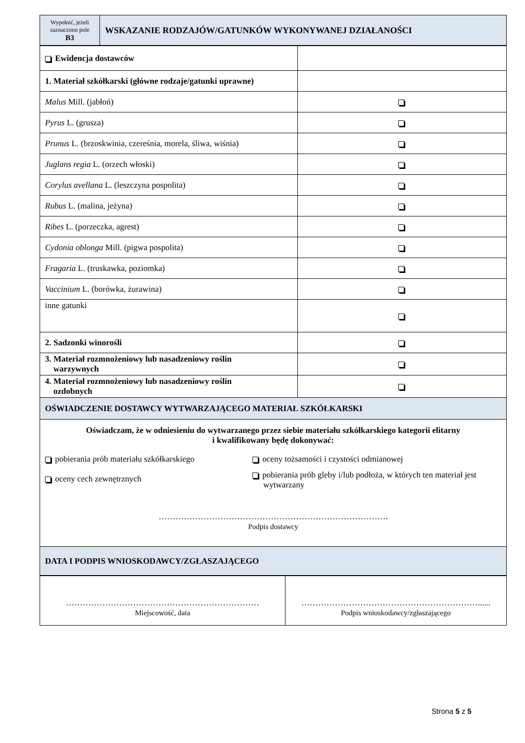| Wypełnić, jeżeli zaznaczono pole B3 | WSKAZANIE RODZAJÓW/GATUNKÓW WYKONYWANEJ DZIAŁANOŚCI |
| Ewidencja dostawców | |
| 1. Materiał szkółkarski (główne rodzaje/gatunki uprawne) | |
| Malus Mill. (jabłoń) | |
| Pyrus L. (grusza) | |
| Prunus L. (brzoskwinia, czereśnia, morela, śliwa, wiśnia) | |
| Juglans regia L. (orzech włoski) | |
| Corylus avellana L. (leszczyna pospolita) | |
| Rubus L. (malina, jeżyna) | |
| Ribes L. (porzeczka, agrest) | |
| Cydonia oblonga Mill. (pigwa pospolita) | |
| Fragaria L. (truskawka, poziomka) | |
| Vaccinium L. (borówka, żurawina) | |
| inne gatunki | |
| 2. Sadzonki winorośli | |
| 3. Materiał rozmnożeniowy lub nasadzeniowy roślin warzywnych | |
| 4. Materiał rozmnożeniowy lub nasadzeniowy roślin ozdobnych | |
| OŚWIADCZENIE DOSTAWCY WYTWARZAJĄCEGO MATERIAŁ SZKÓŁKARSKI | |
| Oświadczam, że w odniesieniu do wytwarzanego przez siebie materiału szkółkarskiego kategorii elitarny i kwalifikowany będę dokonywać: pobierania prób materiału szkółkarskiego oceny cech zewnętrznych oceny tożsamości i czystości odmianowej pobierania prób gleby i/lub podłoża, w których ten materiał jest wytwarzany ………………………………………………………………………. Podpis dostawcy | |
| DATA I PODPIS WNIOSKODAWCY/ZGŁASZAJĄCEGO | |
| …………………………………………………………… Miejscowość, data | ………………………………………………………...... Podpis wnioskodawcy/zgłaszającego |
Strona 5 z 5